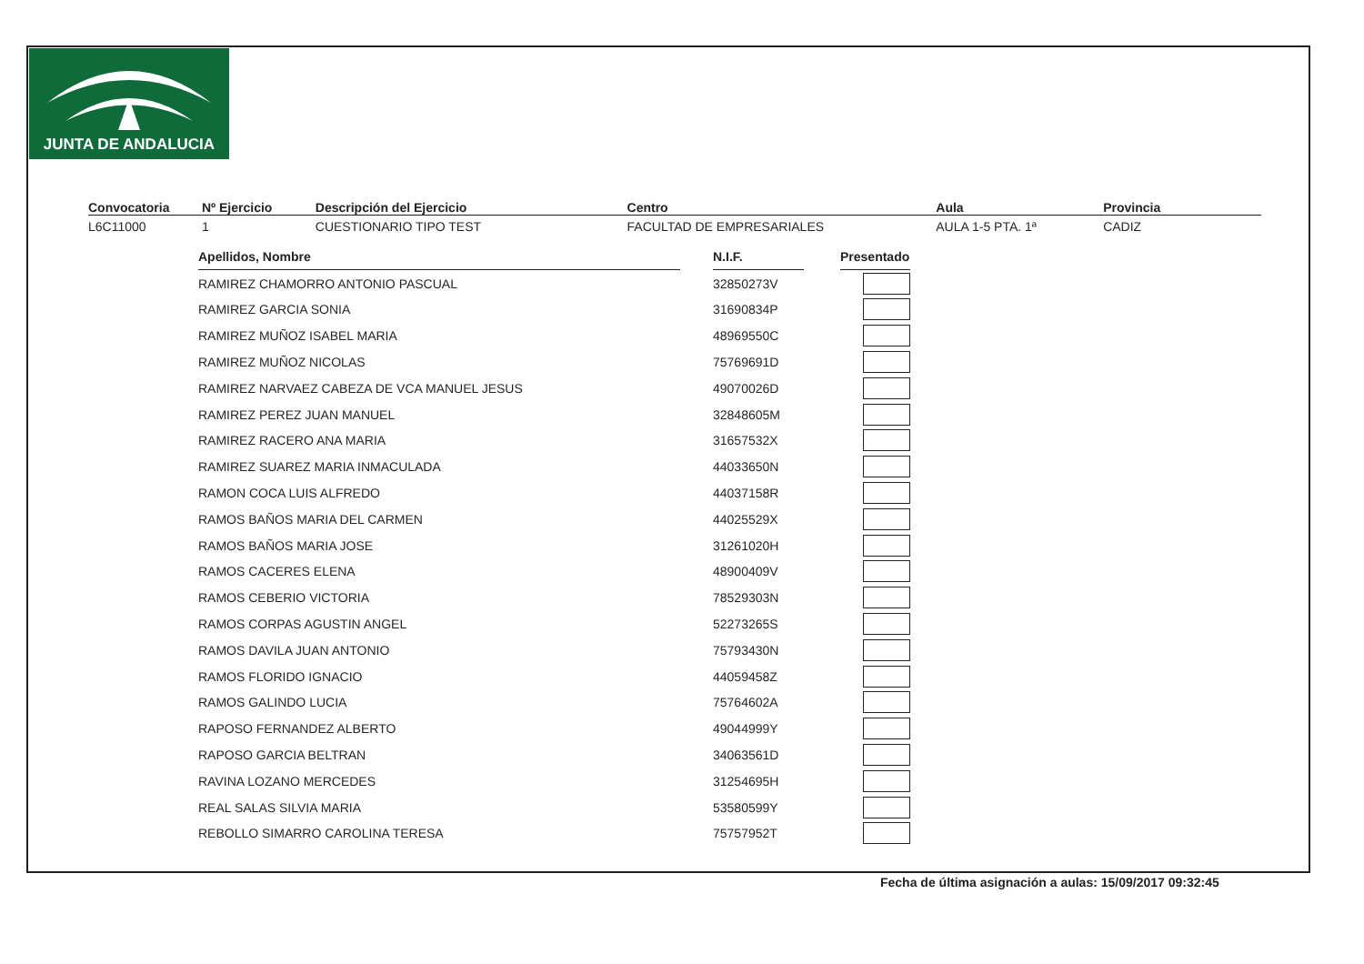JUNTA DE ANDALUCIA
Convocatoria
L6C11000
Nº Ejercicio
1
Descripción del Ejercicio
CUESTIONARIO TIPO TEST
Centro
FACULTAD DE EMPRESARIALES
Aula
AULA 1-5 PTA. 1ª
Provincia
CADIZ
| Apellidos, Nombre | | N.I.F. | | Presentado |
| RAMIREZ CHAMORRO ANTONIO PASCUAL | | 32850273V | | |
| RAMIREZ GARCIA SONIA | | 31690834P | | |
| RAMIREZ MUÑOZ ISABEL MARIA | | 48969550C | | |
| RAMIREZ MUÑOZ NICOLAS | | 75769691D | | |
| RAMIREZ NARVAEZ CABEZA DE VCA MANUEL JESUS | | 49070026D | | |
| RAMIREZ PEREZ JUAN MANUEL | | 32848605M | | |
| RAMIREZ RACERO ANA MARIA | | 31657532X | | |
| RAMIREZ SUAREZ MARIA INMACULADA | | 44033650N | | |
| RAMON COCA LUIS ALFREDO | | 44037158R | | |
| RAMOS BAÑOS MARIA DEL CARMEN | | 44025529X | | |
| RAMOS BAÑOS MARIA JOSE | | 31261020H | | |
| RAMOS CACERES ELENA | | 48900409V | | |
| RAMOS CEBERIO VICTORIA | | 78529303N | | |
| RAMOS CORPAS AGUSTIN ANGEL | | 52273265S | | |
| RAMOS DAVILA JUAN ANTONIO | | 75793430N | | |
| RAMOS FLORIDO IGNACIO | | 44059458Z | | |
| RAMOS GALINDO LUCIA | | 75764602A | | |
| RAPOSO FERNANDEZ ALBERTO | | 49044999Y | | |
| RAPOSO GARCIA BELTRAN | | 34063561D | | |
| RAVINA LOZANO MERCEDES | | 31254695H | | |
| REAL SALAS SILVIA MARIA | | 53580599Y | | |
| REBOLLO SIMARRO CAROLINA TERESA | | 75757952T | | |
Fecha de última asignación a aulas: 15/09/2017 09:32:45